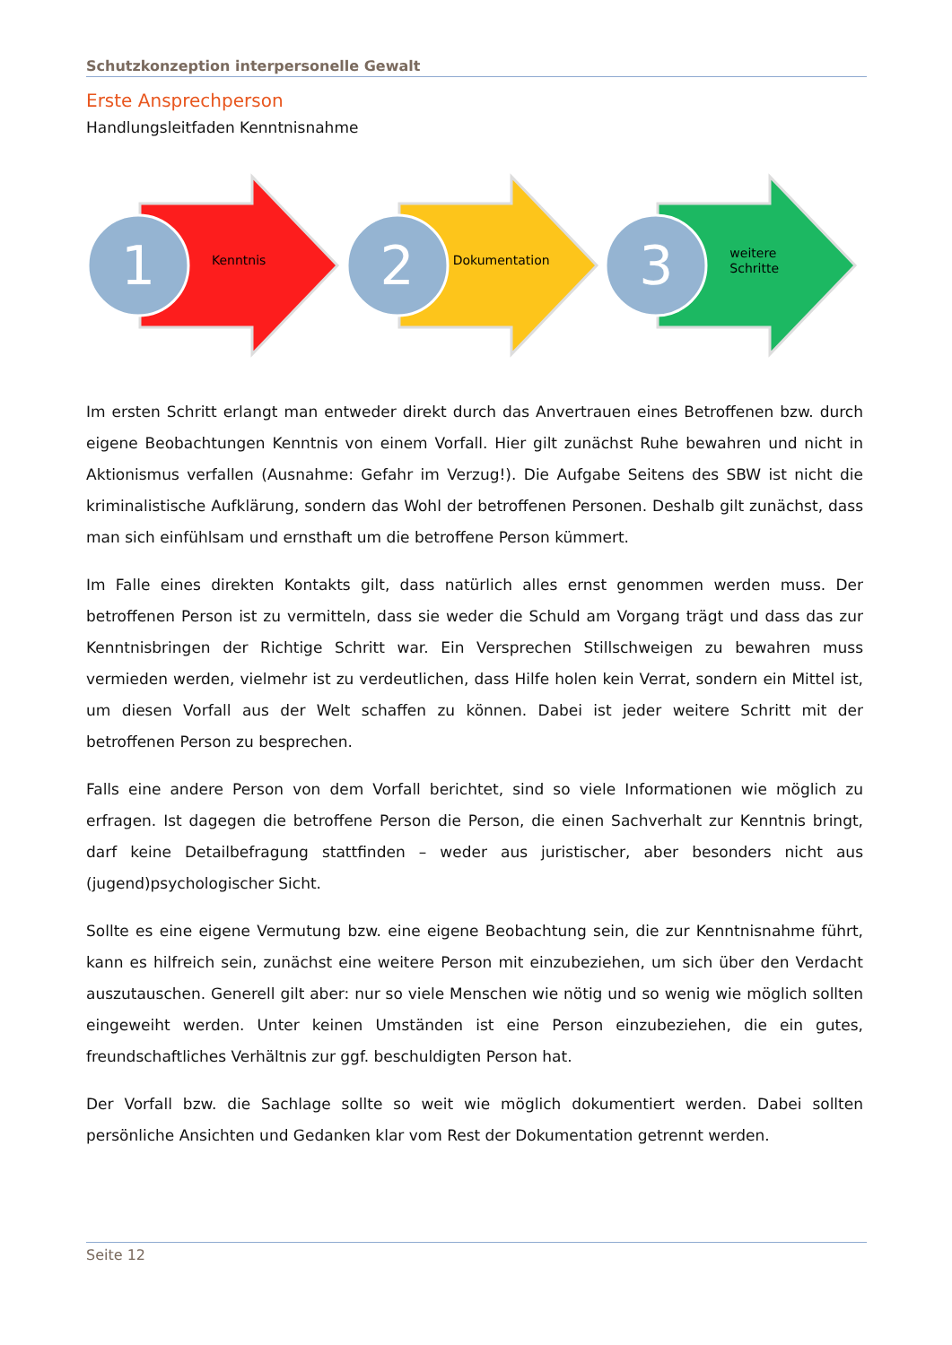Schutzkonzeption interpersonelle Gewalt
Erste Ansprechperson
Handlungsleitfaden Kenntnisnahme
1 Kenntnis
2 Dokumentation
3
weitere
Schritte
Im ersten Schritt erlangt man entweder direkt durch das Anvertrauen eines Betroffenen bzw. durch eigene Beobachtungen Kenntnis von einem Vorfall. Hier gilt zunächst Ruhe bewahren und nicht in Aktionismus verfallen (Ausnahme: Gefahr im Verzug!). Die Aufgabe Seitens des SBW ist nicht die kriminalistische Aufklärung, sondern das Wohl der betroffenen Personen. Deshalb gilt zunächst, dass man sich einfühlsam und ernsthaft um die betroffene Person kümmert.
Im Falle eines direkten Kontakts gilt, dass natürlich alles ernst genommen werden muss. Der betroffenen Person ist zu vermitteln, dass sie weder die Schuld am Vorgang trägt und dass das zur Kenntnisbringen der Richtige Schritt war. Ein Versprechen Stillschweigen zu bewahren muss vermieden werden, vielmehr ist zu verdeutlichen, dass Hilfe holen kein Verrat, sondern ein Mittel ist, um diesen Vorfall aus der Welt schaffen zu können. Dabei ist jeder weitere Schritt mit der betroffenen Person zu besprechen.
Falls eine andere Person von dem Vorfall berichtet, sind so viele Informationen wie möglich zu erfragen. Ist dagegen die betroffene Person die Person, die einen Sachverhalt zur Kenntnis bringt, darf keine Detailbefragung stattfinden – weder aus juristischer, aber besonders nicht aus (jugend)psychologischer Sicht.
Sollte es eine eigene Vermutung bzw. eine eigene Beobachtung sein, die zur Kenntnisnahme führt, kann es hilfreich sein, zunächst eine weitere Person mit einzubeziehen, um sich über den Verdacht auszutauschen. Generell gilt aber: nur so viele Menschen wie nötig und so wenig wie möglich sollten eingeweiht werden. Unter keinen Umständen ist eine Person einzubeziehen, die ein gutes, freundschaftliches Verhältnis zur ggf. beschuldigten Person hat.
Der Vorfall bzw. die Sachlage sollte so weit wie möglich dokumentiert werden. Dabei sollten persönliche Ansichten und Gedanken klar vom Rest der Dokumentation getrennt werden.
Seite 12